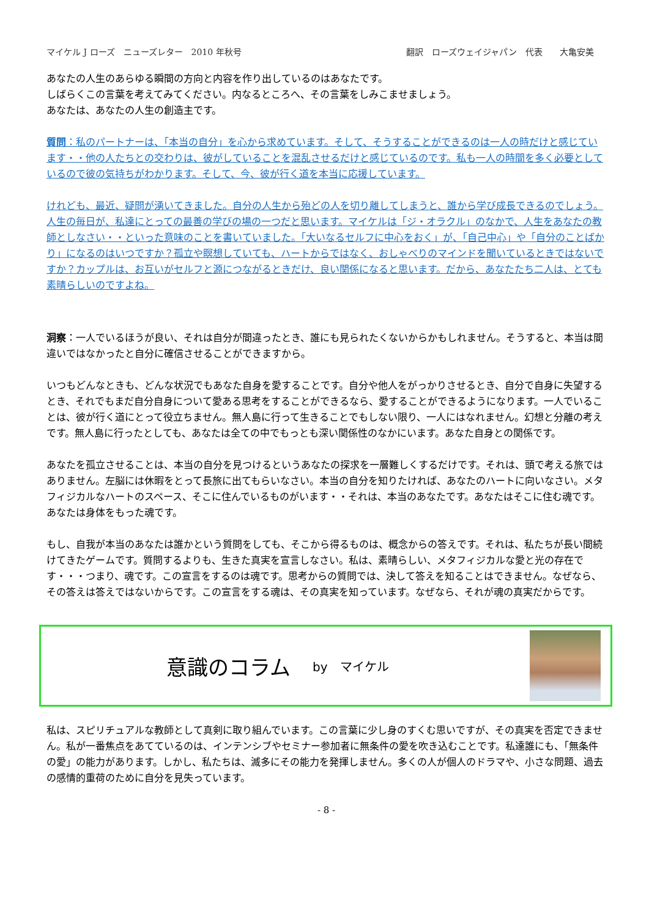マイケル J ローズ　ニューズレター　2010 年秋号 翻訳　ローズウェイジャパン　代表　　大亀安美
あなたの人生のあらゆる瞬間の方向と内容を作り出しているのはあなたです。
しばらくこの言葉を考えてみてください。内なるところへ、その言葉をしみこませましょう。
あなたは、あなたの人生の創造主です。
質問：私のパートナーは、「本当の自分」を心から求めています。そして、そうすることができるのは一人の時だけと感じています・・他の人たちとの交わりは、彼がしていることを混乱させるだけと感じているのです。私も一人の時間を多く必要としているので彼の気持ちがわかります。そして、今、彼が行く道を本当に応援しています。
けれども、最近、疑問が湧いてきました。自分の人生から殆どの人を切り離してしまうと、誰から学び成長できるのでしょう。人生の毎日が、私達にとっての最善の学びの場の一つだと思います。マイケルは「ジ・オラクル」のなかで、人生をあなたの教師としなさい・・といった意味のことを書いていました。「大いなるセルフに中心をおく」が、「自己中心」や「自分のことばかり」になるのはいつですか？孤立や瞑想していても、ハートからではなく、おしゃべりのマインドを聞いているときではないですか？カップルは、お互いがセルフと源につながるときだけ、良い関係になると思います。だから、あなたたち二人は、とても素晴らしいのですよね。
洞察：一人でいるほうが良い、それは自分が間違ったとき、誰にも見られたくないからかもしれません。そうすると、本当は間違いではなかったと自分に確信させることができますから。
いつもどんなときも、どんな状況でもあなた自身を愛することです。自分や他人をがっかりさせるとき、自分で自身に失望するとき、それでもまだ自分自身について愛ある思考をすることができるなら、愛することができるようになります。一人でいることは、彼が行く道にとって役立ちません。無人島に行って生きることでもしない限り、一人にはなれません。幻想と分離の考えです。無人島に行ったとしても、あなたは全ての中でもっとも深い関係性のなかにいます。あなた自身との関係です。
あなたを孤立させることは、本当の自分を見つけるというあなたの探求を一層難しくするだけです。それは、頭で考える旅ではありません。左脳には休暇をとって長旅に出てもらいなさい。本当の自分を知りたければ、あなたのハートに向いなさい。メタフィジカルなハートのスペース、そこに住んでいるものがいます・・それは、本当のあなたです。あなたはそこに住む魂です。あなたは身体をもった魂です。
もし、自我が本当のあなたは誰かという質問をしても、そこから得るものは、概念からの答えです。それは、私たちが長い間続けてきたゲームです。質問するよりも、生きた真実を宣言しなさい。私は、素晴らしい、メタフィジカルな愛と光の存在です・・・つまり、魂です。この宣言をするのは魂です。思考からの質問では、決して答えを知ることはできません。なぜなら、その答えは答えではないからです。この宣言をする魂は、その真実を知っています。なぜなら、それが魂の真実だからです。
意識のコラム
by　マイケル
私は、スピリチュアルな教師として真剣に取り組んでいます。この言葉に少し身のすくむ思いですが、その真実を否定できません。私が一番焦点をあてているのは、インテンシブやセミナー参加者に無条件の愛を吹き込むことです。私達誰にも、「無条件の愛」の能力があります。しかし、私たちは、滅多にその能力を発揮しません。多くの人が個人のドラマや、小さな問題、過去の感情的重荷のために自分を見失っています。
- 8 -